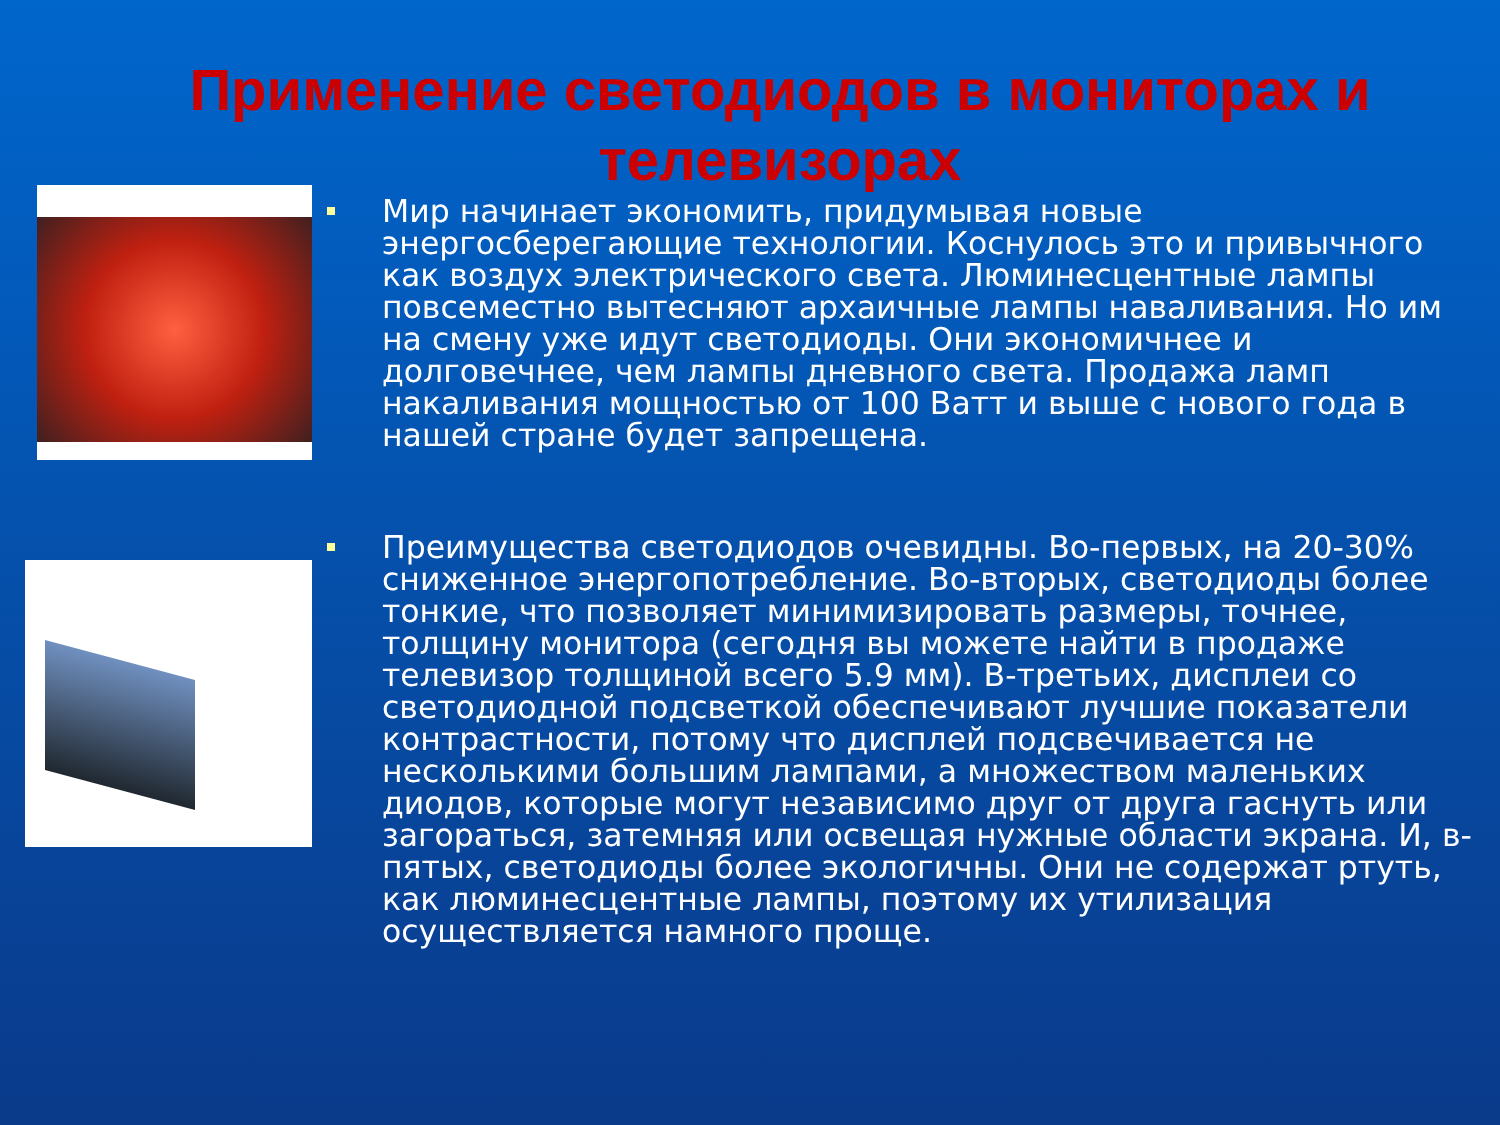Применение светодиодов в мониторах и телевизорах
Мир начинает экономить, придумывая новые энергосберегающие технологии. Коснулось это и привычного как воздух электрического света. Люминесцентные лампы повсеместно вытесняют архаичные лампы наваливания. Но им на смену уже идут светодиоды. Они экономичнее и долговечнее, чем лампы дневного света. Продажа ламп накаливания мощностью от 100 Ватт и выше с нового года в нашей стране будет запрещена.
Преимущества светодиодов очевидны. Во-первых, на 20-30% сниженное энергопотребление. Во-вторых, светодиоды более тонкие, что позволяет минимизировать размеры, точнее, толщину монитора (сегодня вы можете найти в продаже телевизор толщиной всего 5.9 мм). В-третьих, дисплеи со светодиодной подсветкой обеспечивают лучшие показатели контрастности, потому что дисплей подсвечивается не несколькими большим лампами, а множеством маленьких диодов, которые могут независимо друг от друга гаснуть или загораться, затемняя или освещая нужные области экрана. И, в-пятых, светодиоды более экологичны. Они не содержат ртуть, как люминесцентные лампы, поэтому их утилизация осуществляется намного проще.